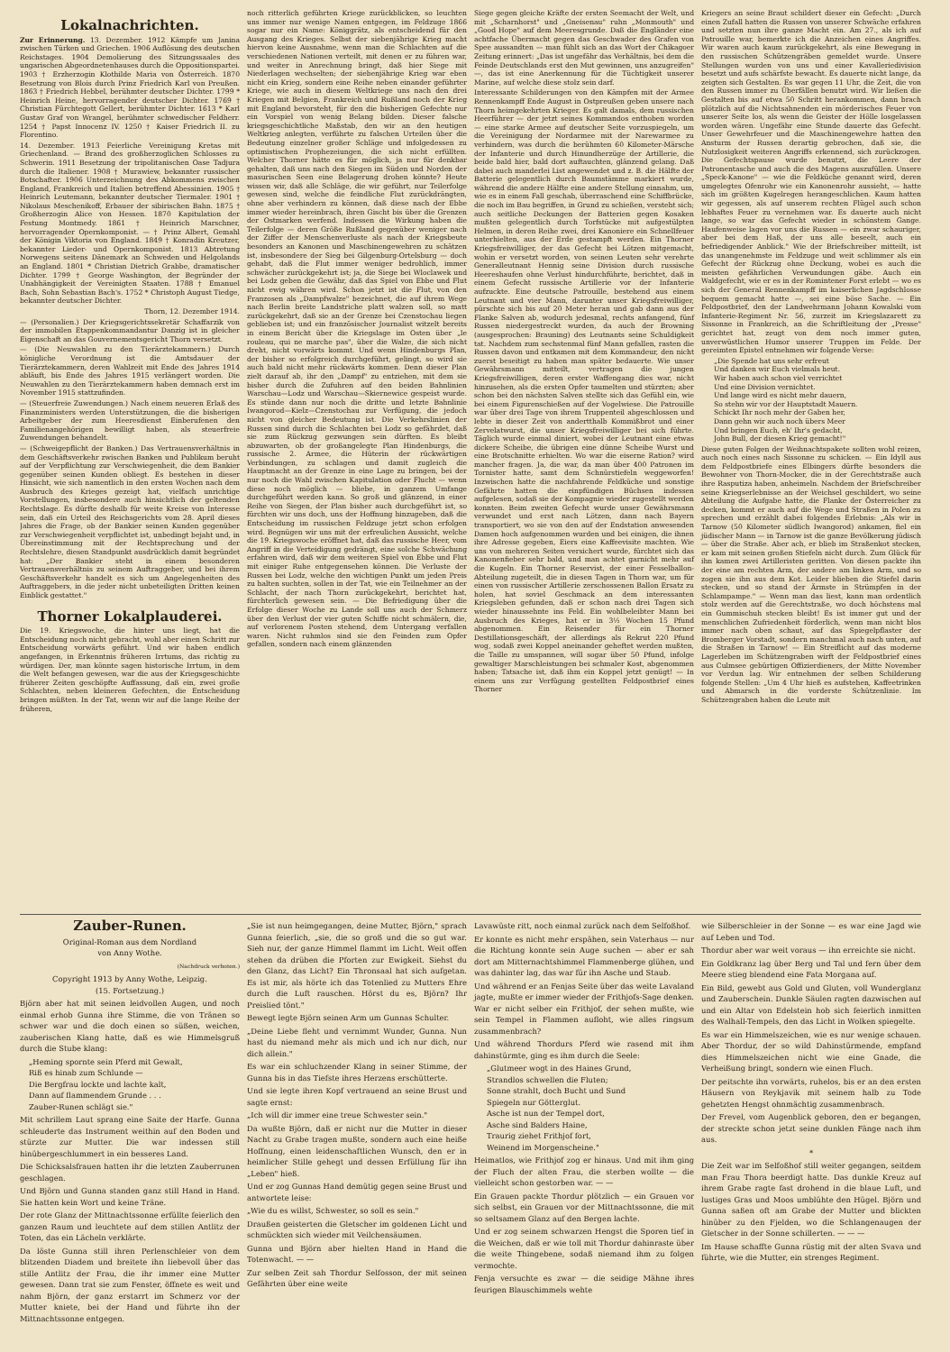Lokalnachrichten.
Zur Erinnerung. 13. Dezember. 1912 Kämpfe um Janina zwischen Türken und Griechen. 1906 Auflösung des deutschen Reichstages. 1904 Demolierung des Sitzungssaales des ungarischen Abgeordnetenhauses durch die Oppositionspartei. 1903 † Erzherzogin Klothilde Maria von Österreich. 1870 Besetzung von Blois durch Prinz Friedrich Karl von Preußen. 1863 † Friedrich Hebbel, berühmter deutscher Dichter. 1799 * Heinrich Heine, hervorragender deutscher Dichter. 1769 † Christian Fürchtegott Gellert, berühmter Dichter. 1613 * Karl Gustav Graf von Wrangel, berühmter schwedischer Feldherr. 1254 † Papst Innocenz IV. 1250 † Kaiser Friedrich II. zu Florentino.
14. Dezember. 1913 Feierliche Vereinigung Kretas mit Griechenland. — Brand des großherzoglichen Schlosses zu Schwerin. 1911 Besetzung der tripolitanischen Oase Tadjura durch die Italiener. 1908 † Murawiew, bekannter russischer Botschafter. 1906 Unterzeichnung des Abkommens zwischen England, Frankreich und Italien betreffend Abessinien. 1905 † Heinrich Leutemann, bekannter deutscher Tiermaler. 1901 † Nikolaus Meschenikoff, Erbauer der sibirischen Bahn. 1875 † Großherzogin Alice von Hessen. 1870 Kapitulation der Festung Montmedy. 1861 † Heinrich Marschner, hervorragender Opernkomponist. — † Prinz Albert, Gemahl der Königin Viktoria von England. 1849 † Konradin Kreutzer, bekannter Lieder- und Opernkomponist. 1813 Abtretung Norwegens seitens Dänemark an Schweden und Helgolands an England. 1801 * Christian Dietrich Grabbe, dramatischer Dichter. 1799 † George Washington, der Begründer der Unabhängigkeit der Vereinigten Staaten. 1788 † Emanuel Bach, Sohn Sebastian Bach's. 1752 * Christoph August Tiedge, bekannter deutscher Dichter.
Thorn, 12. Dezember 1914.
— (Personalien.) Der Kriegsgerichtssekretär Schaffarzik von der immobilen Etappenkommandantur Danzig ist in gleicher Eigenschaft an das Gouvernementsgericht Thorn versetzt.
— (Die Neuwahlen zu den Tierärztekammern.) Durch königliche Verordnung ist die Amtsdauer der Tierärztekammern, deren Wahlzeit mit Ende des Jahres 1914 abläuft, bis Ende des Jahres 1915 verlängert worden. Die Neuwahlen zu den Tierärztekammern haben demnach erst im November 1915 stattzufinden.
— (Steuerfreie Zuwendungen.) Nach einem neueren Erlaß des Finanzministers werden Unterstützungen, die die bisherigen Arbeitgeber der zum Heeresdienst Einberufenen den Familienangehörigen bewilligt haben, als steuerfreie Zuwendungen behandelt.
— (Schweigepflicht der Banken.) Das Vertrauensverhältnis in dem Geschäftsverkehr zwischen Banken und Publikum beruht auf der Verpflichtung zur Verschwiegenheit, die dem Bankier gegenüber seinen Kunden obliegt. Es bestehen in dieser Hinsicht, wie sich namentlich in den ersten Wochen nach dem Ausbruch des Krieges gezeigt hat, vielfach unrichtige Vorstellungen, insbesondere auch hinsichtlich der geltenden Rechtslage. Es dürfte deshalb für weite Kreise von Interesse sein, daß ein Urteil des Reichsgerichts vom 28. April dieses Jahres die Frage, ob der Bankier seinen Kunden gegenüber zur Verschwiegenheit verpflichtet ist, unbedingt bejaht und, in Übereinstimmung mit der Rechtsprechung und der Rechtslehre, diesen Standpunkt ausdrücklich damit begründet hat: „Der Bankier steht in einem besonderen Vertrauensverhältnis zu seinem Auftraggeber, und bei ihrem Geschäftsverkehr handelt es sich um Angelegenheiten des Auftraggebers, in die jeder nicht unbeteiligten Dritten keinen Einblick gestattet."
Thorner Lokalplauderei.
Die 19. Kriegswoche, die hinter uns liegt, hat die Entscheidung noch nicht gebracht, wohl aber einen Schritt zur Entscheidung vorwärts geführt. Und wir haben endlich angefangen, in Erkenntnis früheren Irrtums, das richtig zu würdigen. Der, man könnte sagen historische Irrtum, in dem die Welt befangen gewesen, war die aus der Kriegsgeschichte früherer Zeiten geschöpfte Auffassung, daß ein, zwei große Schlachten, neben kleineren Gefechten, die Entscheidung bringen müßten. In der Tat, wenn wir auf die lange Reihe der früheren,
noch ritterlich geführten Kriege zurückblicken, so leuchten uns immer nur wenige Namen entgegen, im Feldzuge 1866 sogar nur ein Name: Königgrätz, als entscheidend für den Ausgang des Krieges. Selbst der siebenjährige Krieg macht hiervon keine Ausnahme, wenn man die Schlachten auf die verschiedenen Nationen verteilt, mit denen er zu führen war, und weiter in Anrechnung bringt, daß hier Siege mit Niederlagen wechselten; der siebenjährige Krieg war eben nicht ein Krieg, sondern eine Reihe neben einander geführter Kriege, wie auch in diesem Weltkriege uns nach den drei Kriegen mit Belgien, Frankreich und Rußland noch der Krieg mit England bevorsteht, für den die bisherigen Gefechte nur ein Vorspiel von wenig Belang bilden. Dieser falsche kriegsgeschichtliche Maßstab, den wir an den heutigen Weltkrieg anlegten, verführte zu falschen Urteilen über die Bedeutung einzelner großer Schläge und infolgedessen zu optimistischen Prophezeiungen, die sich nicht erfüllten. Welcher Thorner hätte es für möglich, ja nur für denkbar gehalten, daß uns nach den Siegen im Süden und Norden der masurischen Seen eine Belagerung drohen könnte? Heute wissen wir, daß alle Schläge, die wir geführt, nur Teilerfolge gewesen sind, welche die feindliche Flut zurückdrängten, ohne aber verhindern zu können, daß diese nach der Ebbe immer wieder hereinbrach, ihren Gischt bis über die Grenzen der Ostmarken werfend. Indessen die Wirkung haben die Teilerfolge — deren Größe Rußland gegenüber weniger nach der Ziffer der Menschenverluste als nach der Kriegsbeute besonders an Kanonen und Maschinengewehren zu schätzen ist, insbesondere der Sieg bei Gilgenburg-Ortelsburg — doch gehabt, daß die Flut immer weniger bedrohlich, immer schwächer zurückgekehrt ist; ja, die Siege bei Wloclawek und bei Lodz geben die Gewähr, daß das Spiel von Ebbe und Flut nicht ewig währen wird. Schon jetzt ist die Flut, von den Franzosen als „Dampfwalze" bezeichnet, die auf ihrem Wege nach Berlin breite Landstriche platt walzen soll, so matt zurückgekehrt, daß sie an der Grenze bei Czenstochau liegen geblieben ist; und ein französischer Journalist witzelt bereits in einem Bericht über die Kriegslage im Osten über „le rouleau, qui ne marche pas", über die Walze, die sich nicht dreht, nicht vorwärts kommt. Und wenn Hindenburgs Plan, der bisher so erfolgreich durchgeführt, gelingt, so wird sie auch bald nicht mehr rückwärts kommen. Denn dieser Plan zielt darauf ab, ihr den „Dampf" zu entziehen, mit dem sie bisher durch die Zufuhren auf den beiden Bahnlinien Warschau—Lodz und Warschau—Skiernewice gespeist wurde. Es stünde dann nur noch die dritte und letzte Bahnlinie Iwangorod—Kielz—Czenstochau zur Verfügung, die jedoch nicht von gleicher Bedeutung ist. Die Verkehrslinien der Russen sind durch die Schlachten bei Lodz so gefährdet, daß sie zum Rückzug gezwungen sein dürften. Es bleibt abzuwarten, ob der großangelegte Plan Hindenburgs, die russische 2. Armee, die Hüterin der rückwärtigen Verbindungen, zu schlagen und damit zugleich die Hauptmacht an der Grenze in eine Lage zu bringen, bei der nur noch die Wahl zwischen Kapitulation oder Flucht — wenn diese noch möglich — bliebe, in ganzem Umfange durchgeführt werden kann. So groß und glänzend, in einer Reihe von Siegen, der Plan bisher auch durchgeführt ist, so fürchten wir uns doch, uns der Hoffnung hinzugeben, daß die Entscheidung im russischen Feldzuge jetzt schon erfolgen wird. Begnügen wir uns mit der erfreulichen Aussicht, welche die 19. Kriegswoche eröffnet hat, daß das russische Heer, vom Angriff in die Verteidigung gedrängt, eine solche Schwächung erfahren wird, daß wir dem weiteren Spiel von Ebbe und Flut mit einiger Ruhe entgegensehen können. Die Verluste der Russen bei Lodz, welche den wichtigen Punkt um jeden Preis zu halten suchten, sollen in der Tat, wie ein Teilnehmer an der Schlacht, der nach Thorn zurückgekehrt, berichtet hat, fürchterlich gewesen sein. — Die Befriedigung über die Erfolge dieser Woche zu Lande soll uns auch der Schmerz über den Verlust der vier guten Schiffe nicht schmälern, die, auf verlorenem Posten stehend, dem Untergang verfallen waren. Nicht ruhmlos sind sie den Feinden zum Opfer gefallen, sondern nach einem glänzenden
Siege gegen gleiche Kräfte der ersten Seemacht der Welt, und mit „Scharnhorst" und „Gneisenau" ruhn „Monmouth" und „Good Hope" auf dem Meeresgrunde. Daß die Engländer eine achtfache Übermacht gegen das Geschwader des Grafen von Spee aussandten — man fühlt sich an das Wort der Chikagoer Zeitung erinnert: „Das ist ungefähr das Verhältnis, bei dem die Feinde Deutschlands erst den Mut gewinnen, uns anzugreifen" —, das ist eine Anerkennung für die Tüchtigkeit unserer Marine, auf welche diese stolz sein darf.
Interessante Schilderungen von den Kämpfen mit der Armee Rennenkampff Ende August in Ostpreußen geben unsere nach Thorn heimgekehrten Krieger. Es galt damals, dem russischen Heerführer — der jetzt seines Kommandos enthoben worden — eine starke Armee auf deutscher Seite vorzuspiegeln, um die Vereinigung der Nordarmee mit der Narewarmee zu verhindern, was durch die berühmten 60 Kilometer-Märsche der Infanterie und durch Hinundherzüge der Artillerie, die beide bald hier, bald dort auftauchten, glänzend gelang. Daß dabei auch manderlei List angewendet und z. B. die Hälfte der Batterie gelegentlich durch Baumstämme markiert wurde, während die andere Hälfte eine andere Stellung einnahm, um, wie es in einem Fall geschah, überraschend eine Schiffbrücke, die noch im Bau begriffen, in Grund zu schießen, versteht sich; auch seitliche Deckungen der Batterien gegen Kosaken mußten gelegentlich durch Torfstücke mit aufgestülpten Helmen, in deren Reihe zwei, drei Kanoniere ein Schnellfeuer unterhielten, aus der Erde gestampft werden. Ein Thorner Kriegsfreiwilliger, der das Gefecht bei Lötzen mitgemacht, wohin er versetzt worden, von seinen Leuten sehr verehrte Generalleutnant Hennig seine Division durch russische Heereshaufen ohne Verlust hindurchführte, berichtet, daß in einem Gefecht russische Artillerie vor der Infanterie aufzuckte. Eine deutsche Patrouille, bestehend aus einem Leutnant und vier Mann, darunter unser Kriegsfreiwilliger, pürschte sich bis auf 20 Meter heran und gab dann aus der Flanke Salven ab, wodurch jedesmal, rechts anfangend, fünf Russen niedergestreckt wurden, da auch der Browning (ausgesprochen: Brauning) des Leutnants seine Schuldigkeit tat. Nachdem zum sechstenmal fünf Mann gefallen, rasten die Russen davon und entkamen mit dem Kommandeur, den nicht zuerst beseitigt zu haben man später bedauerte. Wie unser Gewährsmann mitteilt, vertragen die jungen Kriegsfreiwilligen, deren erster Waffengang dies war, nicht hinzusehen, als die ersten Opfer taumelten und stürzten; aber schon bei den nächsten Salven stellte sich das Gefühl ein, wie bei einem Figurenschießen auf der Vogelwiese. Die Patrouille war über drei Tage von ihrem Truppenteil abgeschlossen und lebte in dieser Zeit von andertthalb Kommißbrot und einer Zervelatwurst, die unser Kriegsfreiwilliger bei sich führte. Täglich wurde einmal diniert, wobei der Leutnant eine etwas dickere Scheibe, die übrigen eine dünne Scheibe Wurst und eine Brotschnitte erhielten. Wo war die eiserne Ration? wird mancher fragen. Ja, die war, da man über 400 Patronen im Tornister hatte, samt dem Schnürstiefeln weggeworfen! Inzwischen hatte die nachfahrende Feldküche und sonstige Gefährte hatten die einpfündigen Büchsen indessen aufgelesen, sodaß sie der Kompagnie wieder zugestellt werden konnten. Beim zweiten Gefecht wurde unser Gewährsmann verwundet und erst nach Lötzen, dann nach Bayern transportiert, wo sie von den auf der Endstation anwesenden Damen hoch aufgenommen wurden und bei einigen, die ihnen ihre Adresse gegeben, Eiers eine Kaffeevisite machten. Wie uns von mehreren Seiten versichert wurde, fürchtet sich das Kanonenfieber sehr bald, und man achtet garnicht mehr auf die Kugeln. Ein Thorner Reservist, der einer Fesselballon-Abteilung zugeteilt, die in diesen Tagen in Thorn war, um für einen von russischer Artillerie zerschossenen Ballon Ersatz zu holen, hat soviel Geschmack an dem interessanten Kriegsleben gefunden, daß er schon nach drei Tagen sich wieder hinaussehnte ins Feld. Ein wohlbeleibter Mann bei Ausbruch des Krieges, hat er in 3½ Wochen 15 Pfund abgenommen. Ein Reisender für ein Thorner Destillationsgeschäft, der allerdings als Rekrut 220 Pfund wog, sodaß zwei Koppel aneinander geheftet werden mußten, die Taille zu umspannen, will sogar über 50 Pfund, infolge gewaltiger Marschleistungen bei schmaler Kost, abgenommen haben; Tatsache ist, daß ihm ein Koppel jetzt genügt! — In einem uns zur Verfügung gestellten Feldpostbrief eines Thorner
Kriegers an seine Braut schildert dieser ein Gefecht: „Durch einen Zufall hatten die Russen von unserer Schwäche erfahren und setzten nun ihre ganze Macht ein. Am 27., als ich auf Patrouille war, bemerkte ich die Anzeichen eines Angriffes. Wir waren auch kaum zurückgekehrt, als eine Bewegung in den russischen Schützengräben gemeldet wurde. Unsere Stellungen wurden von uns und einer Kavalleriedivision besetzt und aufs schärfste bewacht. Es dauerte nicht lange, da zeigten sich Gestalten. Es war gegen 11 Uhr, die Zeit, die von den Russen immer zu Überfällen benutzt wird. Wir ließen die Gestalten bis auf etwa 50 Schritt herankommen, dann brach plötzlich auf die Nichtsahnenden ein mörderisches Feuer von unserer Seite los, als wenn die Geister der Hölle losgelassen worden wären. Ungefähr eine Stunde dauerte das Gefecht. Unser Gewehrfeuer und die Maschinengewehre hatten den Ansturm der Russen derartig gebrochen, daß sie, die Nutzlosigkeit weiteren Angriffs erkennend, sich zurückzogen. Die Gefechtspause wurde benutzt, die Leere der Patronentasche und auch die des Magens auszufüllen. Unsere „Speck-Kanone" — wie die Feldküche genannt wird, deren umgelegtes Ofenrohr wie ein Kanonenrohr aussieht, — hatte sich im größten Kugelregen herangeschlichen. Kaum hatten wir gegessen, als auf unserem rechten Flügel auch schon lebhaftes Feuer zu vernehmen war. Es dauerte auch nicht lange, so war das Gefecht wieder in schönstem Gange. Haufenweise lagen vor uns die Russen — ein zwar schauriger, aber bei dem Haß, der uns alle beseelt, auch ein befriedigender Anblick." Wie der Briefschreiber mitteilt, ist das unangenehmste im Feldzuge und weit schlimmer als ein Gefecht der Rückzug ohne Deckung, wobei es auch die meisten gefährlichen Verwundungen gäbe. Auch ein Waldgefecht, wie er es in der Romintener Forst erlebt — wo es sich der General Rennenkampff im kaiserlichen Jagdschlosse bequem gemacht hatte —, sei eine böse Sache. — Ein Feldpostbrief, den der Landwehrmann Johann Kowalski vom Infanterie-Regiment Nr. 56, zurzeit im Kriegslazarett zu Sissonne in Frankreich, an die Schriftleitung der „Presse" gerichtet hat, zeugt von dem noch immer guten, unverwüstlichen Humor unserer Truppen im Felde. Der gereimten Epistel entnehmen wir folgende Verse:
„Die Spende hat uns sehr erfreut
Und danken wir Euch vielmals heut.
Wir haben auch schon viel verrichtet
Und eine Division vernichtet.
Und lange wird es nicht mehr dauern,
So stehn wir vor der Hauptstadt Mauern.
Schickt Ihr noch mehr der Gaben her,
Dann gehn wir auch noch übers Meer
Und bringen Euch, eh' Ihr's gedacht,
John Bull, der diesen Krieg gemacht!"
Diese guten Folgen der Weihnachtspakete sollten wohl reizen, auch noch eines nach Sissonne zu schicken. — Ein Idyll aus dem Feldpostbriefe eines Elbingers dürfte besonders die Bewohner von Thorn-Mocker, die in der Gerechtstraße auch ihre Rasputiza haben, anheimeln. Nachdem der Briefschreiber seine Kriegserlebnisse an der Weichsel geschildert, wo seine Abteilung die Aufgabe hatte, die Flanke der Österreicher zu decken, kommt er auch auf die Wege und Straßen in Polen zu sprechen und erzählt dabei folgendes Erlebnis: „Als wir in Tarnow (50 Kilometer südlich Iwangorod) ankamen, fiel ein jüdischer Mann — in Tarnow ist die ganze Bevölkerung jüdisch — über die Straße. Aber ach, er blieb im Straßenkot stecken, er kam mit seinen großen Stiefeln nicht durch. Zum Glück für ihn kamen zwei Artilleristen geritten. Von diesen packte ihn der eine am rechten Arm, der andere am linken Arm, und so zogen sie ihn aus dem Kot. Leider blieben die Stiefel darin stecken, und so stand der Ärmste in Strümpfen in der Schlampampe." — Wenn man das liest, kann man ordentlich stolz werden auf die Gerechtstraße, wo doch höchstens mal ein Gummischuh stecken bleibt! Es ist immer gut und der menschlichen Zufriedenheit förderlich, wenn man nicht blos immer nach oben schaut, auf das Spiegelpflaster der Bromberger Vorstadt, sondern manchmal auch nach unten, auf die Straßen in Tarnow! — Ein Streiflicht auf das moderne Lagerleben im Schützengraben wirft der Feldpostbrief eines aus Culmsee gebürtigen Offizierdieners, der Mitte November vor Verdun lag. Wir entnehmen der selben Schilderung folgende Stellen: „Um 4 Uhr hieß es aufstehen, Kaffeetrinken und Abmarsch in die vorderste Schützenlinie. Im Schützengraben haben die Leute mit
Zauber-Runen.
Original-Roman aus dem Nordland
von Anny Wothe.
(Nachdruck verboten.)
Copyright 1913 by Anny Wothe, Leipzig.
(15. Fortsetzung.)
Björn aber hat mit seinen leidvollen Augen, und noch einmal erhob Gunna ihre Stimme, die von Tränen so schwer war und die doch einen so süßen, weichen, zauberischen Klang hatte, daß es wie Himmelsgruß durch die Stube klang:
„Heming spornte sein Pferd mit Gewalt,
Riß es hinab zum Schlunde —
Die Bergfrau lockte und lachte kalt,
Dann auf flammendem Grunde . . .
Zauber-Runen schlägt sie."
Mit schrillem Laut sprang eine Saite der Harfe. Gunna schleuderte das Instrument weithin auf den Boden und stürzte zur Mutter. Die war indessen still hinübergeschlummert in ein besseres Land.
Die Schicksalsfrauen hatten ihr die letzten Zauberrunen geschlagen.
Und Björn und Gunna standen ganz still Hand in Hand. Sie hatten kein Wort und keine Träne.
Der rote Glanz der Mittnachtssonne erfüllte feierlich den ganzen Raum und leuchtete auf dem stillen Antlitz der Toten, das ein Lächeln verklärte.
Da löste Gunna still ihren Perlenschleier von dem blitzenden Diadem und breitete ihn liebevoll über das stille Antlitz der Frau, die ihr immer eine Mutter gewesen. Dann trat sie zum Fenster, öffnete es weit und nahm Björn, der ganz erstarrt im Schmerz vor der Mutter kniete, bei der Hand und führte ihn der Mittnachtssonne entgegen.
„Sie ist nun heimgegangen, deine Mutter, Björn," sprach Gunna feierlich, „sie, die so groß und die so gut war. Sieh nur, der ganze Himmel flammt im Licht. Weit offen stehen da drüben die Pforten zur Ewigkeit. Siehst du den Glanz, das Licht? Ein Thronsaal hat sich aufgetan. Es ist mir, als hörte ich das Totenlied zu Mutters Ehre durch die Luft rauschen. Hörst du es, Björn? Ihr Preislied tönt."
Bewegt legte Björn seinen Arm um Gunnas Schulter.
„Deine Liebe fleht und vernimmt Wunder, Gunna. Nun hast du niemand mehr als mich und ich nur dich, nur dich allein."
Es war ein schluchzender Klang in seiner Stimme, der Gunna bis in das Tiefste ihres Herzens erschütterte.
Und sie legte ihren Kopf vertrauend an seine Brust und sagte ernst:
„Ich will dir immer eine treue Schwester sein."
Da wußte Björn, daß er nicht nur die Mutter in dieser Nacht zu Grabe tragen mußte, sondern auch eine heiße Hoffnung, einen leidenschaftlichen Wunsch, den er in heimlicher Stille gehegt und dessen Erfüllung für ihn „Leben" hieß.
Und er zog Gunnas Hand demütig gegen seine Brust und antwortete leise:
„Wie du es willst, Schwester, so soll es sein."
Draußen geisterten die Gletscher im goldenen Licht und schmückten sich wieder mit Veilchensäumen.
Gunna und Björn aber hielten Hand in Hand die Totenwacht. — —
Zur selben Zeit sah Thordur Selfosson, der mit seinen Gefährten über eine weite
Lavawüste ritt, noch einmal zurück nach dem Selfoßhof.
Er konnte es nicht mehr erspähen, sein Vaterhaus — nur die Richtung konnte sein Auge suchen — aber er sah dort am Mitternachtshimmel Flammenberge glühen, und was dahinter lag, das war für ihn Asche und Staub.
Und während er an Fenjas Seite über das weite Lavaland jagte, mußte er immer wieder der Frithjofs-Sage denken. War er nicht selber ein Frithjof, der sehen mußte, wie sein Tempel in Flammen aufloht, wie alles ringsum zusammenbrach?
Und während Thordurs Pferd wie rasend mit ihm dahinstürmte, ging es ihm durch die Seele:
„Glutmeer wogt in des Haines Grund,
Strandlos schwellen die Fluten;
Sonne strahlt, doch Bucht und Sund
Spiegeln nur Götterglut.
Asche ist nun der Tempel dort,
Asche sind Balders Haine,
Traurig ziehet Frithjof fort,
Weinend im Morgenscheine."
Heimatlos, wie Frithjof zog er hinaus. Und mit ihm ging der Fluch der alten Frau, die sterben wollte — die vielleicht schon gestorben war. — —
Ein Grauen packte Thordur plötzlich — ein Grauen vor sich selbst, ein Grauen vor der Mittnachtssonne, die mit so seltsamem Glanz auf den Bergen lachte.
Und er zog seinem schwarzen Hengst die Sporen tief in die Weichen, daß er wie toll mit Thordur dahinraste über die weite Thingebene, sodaß niemand ihm zu folgen vermochte.
Fenja versuchte es zwar — die seidige Mähne ihres feurigen Blauschimmels wehte
wie Silberschleier in der Sonne — es war eine Jagd wie auf Leben und Tod.
Thordur aber war weit voraus — ihn erreichte sie nicht.
Ein Goldkranz lag über Berg und Tal und fern über dem Meere stieg blendend eine Fata Morgana auf.
Ein Bild, gewebt aus Gold und Gluten, voll Wunderglanz und Zauberschein. Dunkle Säulen ragten dazwischen auf und ein Altar von Edelstein hob sich feierlich inmitten des Walhall-Tempels, den das Licht in Wolken spiegelte.
Es war ein Himmelszeichen, wie es nur wenige schauen. Aber Thordur, der so wild Dahinstürmende, empfand dies Himmelszeichen nicht wie eine Gnade, die Verheißung bringt, sondern wie einen Fluch.
Der peitschte ihn vorwärts, ruhelos, bis er an den ersten Häusern von Reykjavik mit seinem halb zu Tode gehetzten Hengst ohnmächtig zusammenbrach.
Der Frevel, vom Augenblick geboren, den er begangen, der streckte schon jetzt seine dunklen Fänge nach ihm aus.
*
Die Zeit war im Selfoßhof still weiter gegangen, seitdem man Frau Thora beerdigt hatte. Das dunkle Kreuz auf ihrem Grabe ragte fast drohend in die blaue Luft, und lustiges Gras und Moos umblühte den Hügel. Björn und Gunna saßen oft am Grabe der Mutter und blickten hinüber zu den Fjelden, wo die Schlangenaugen der Gletscher in der Sonne schillerten. — — —
Im Hause schaffte Gunna rüstig mit der alten Svava und führte, wie die Mutter, ein strenges Regiment.